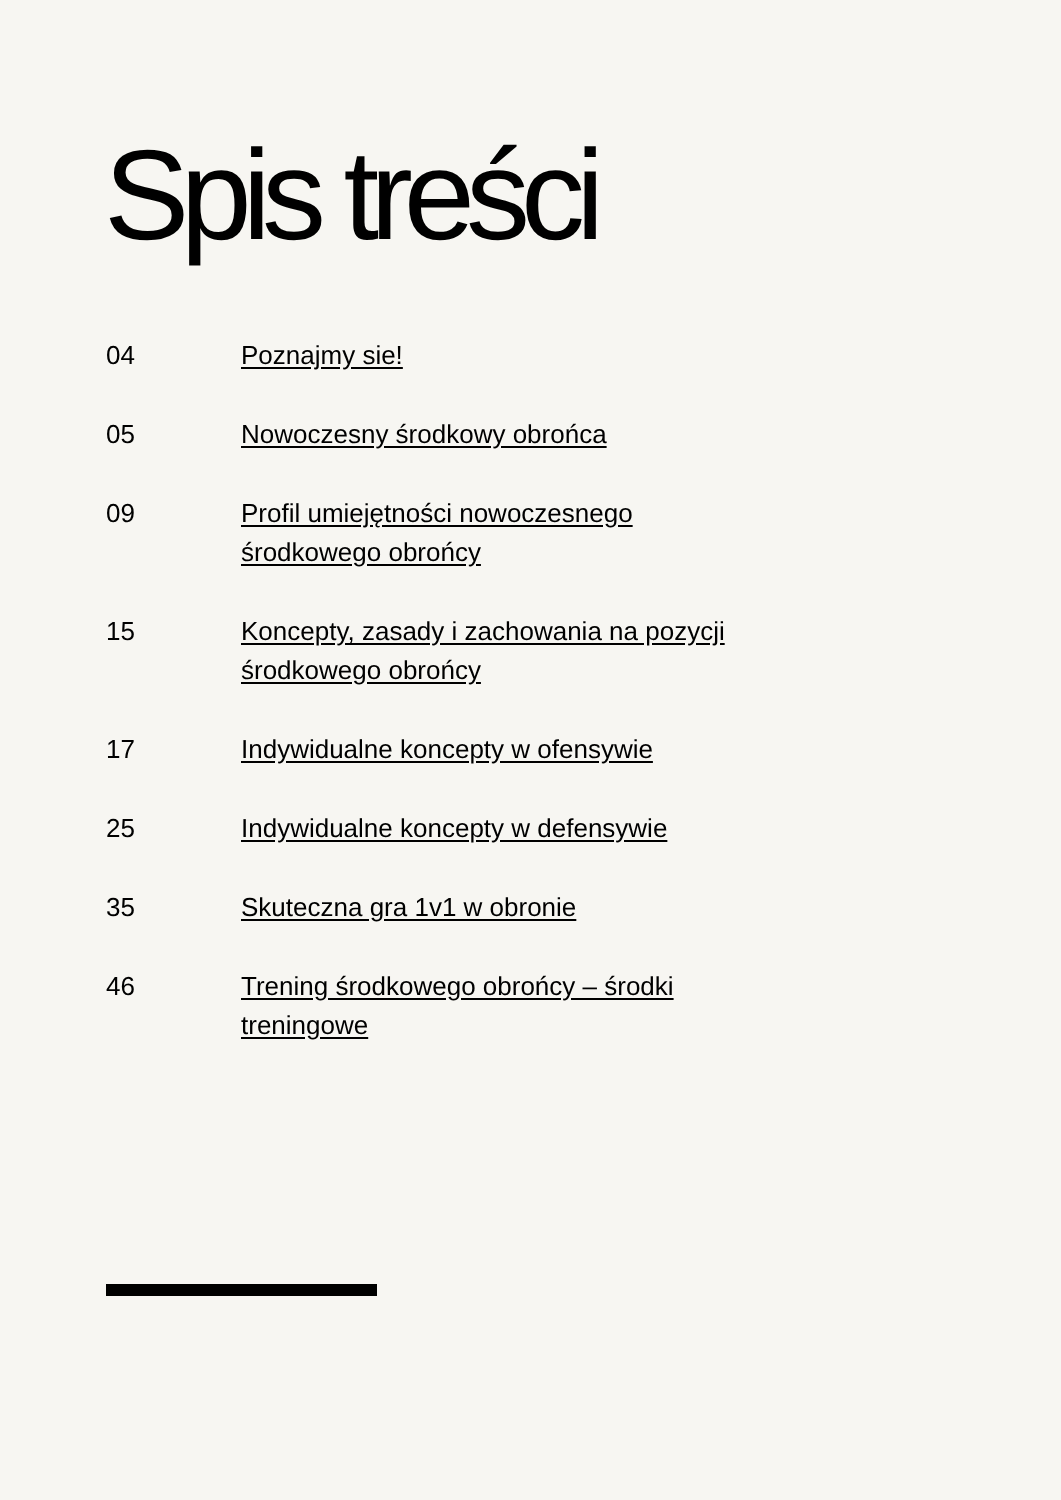Spis treści
04 Poznajmy sie!
05 Nowoczesny środkowy obrońca
09 Profil umiejętności nowoczesnego
środkowego obrońcy
15 Koncepty, zasady i zachowania na pozycji
środkowego obrońcy
17 Indywidualne koncepty w ofensywie
25 Indywidualne koncepty w defensywie
35 Skuteczna gra 1v1 w obronie
46 Trening środkowego obrońcy – środki
treningowe